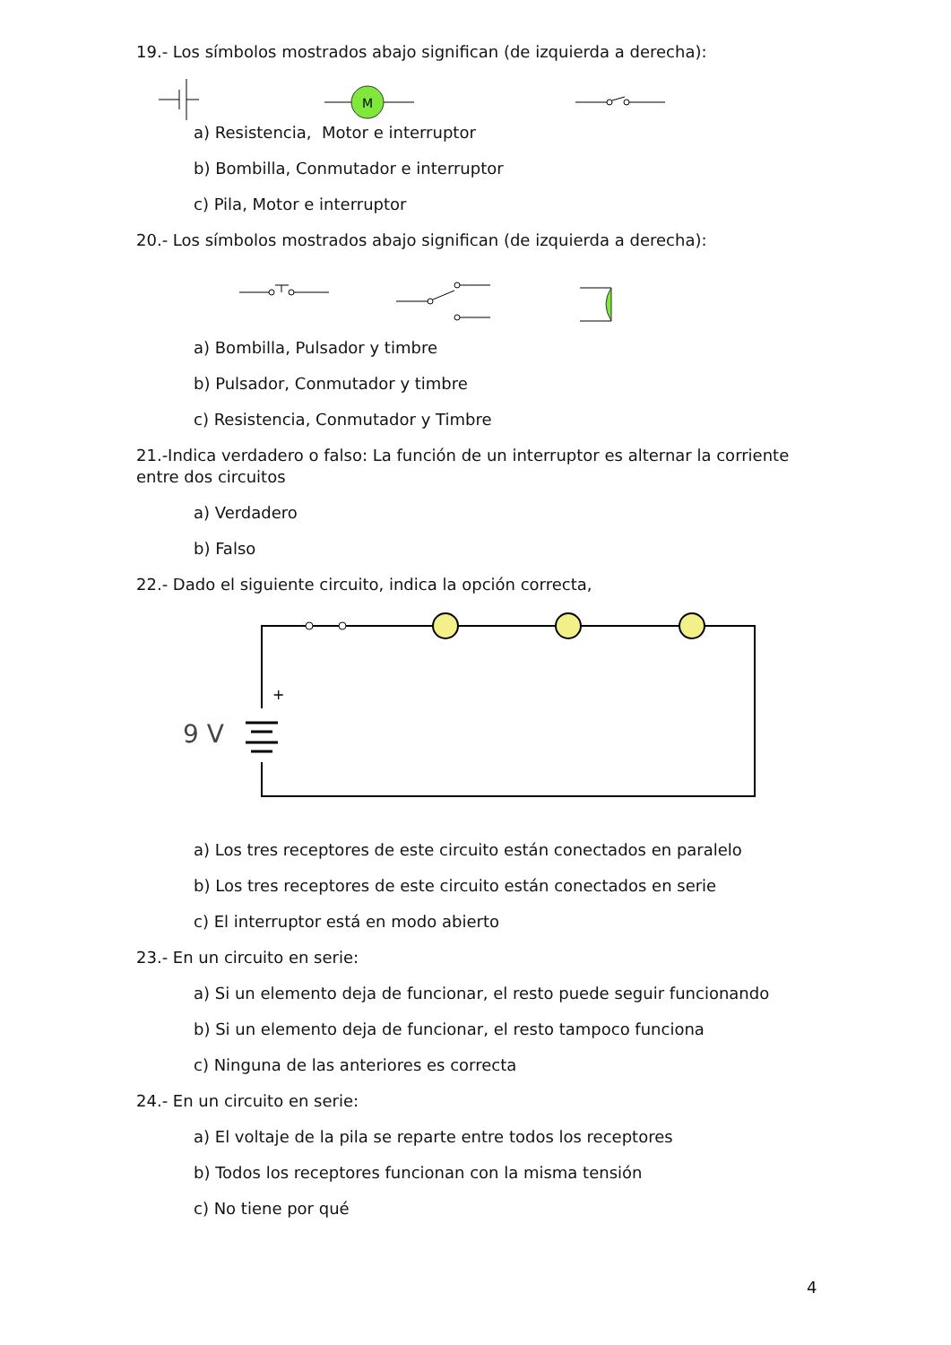19.- Los símbolos mostrados abajo significan (de izquierda a derecha):
M
a) Resistencia, Motor e interruptor
b) Bombilla, Conmutador e interruptor
c) Pila, Motor e interruptor
20.- Los símbolos mostrados abajo significan (de izquierda a derecha):
a) Bombilla, Pulsador y timbre
b) Pulsador, Conmutador y timbre
c) Resistencia, Conmutador y Timbre
21.-Indica verdadero o falso: La función de un interruptor es alternar la corriente entre dos circuitos
a) Verdadero
b) Falso
22.- Dado el siguiente circuito, indica la opción correcta,
+
9 V
a) Los tres receptores de este circuito están conectados en paralelo
b) Los tres receptores de este circuito están conectados en serie
c) El interruptor está en modo abierto
23.- En un circuito en serie:
a) Si un elemento deja de funcionar, el resto puede seguir funcionando
b) Si un elemento deja de funcionar, el resto tampoco funciona
c) Ninguna de las anteriores es correcta
24.- En un circuito en serie:
a) El voltaje de la pila se reparte entre todos los receptores
b) Todos los receptores funcionan con la misma tensión
c) No tiene por qué
4